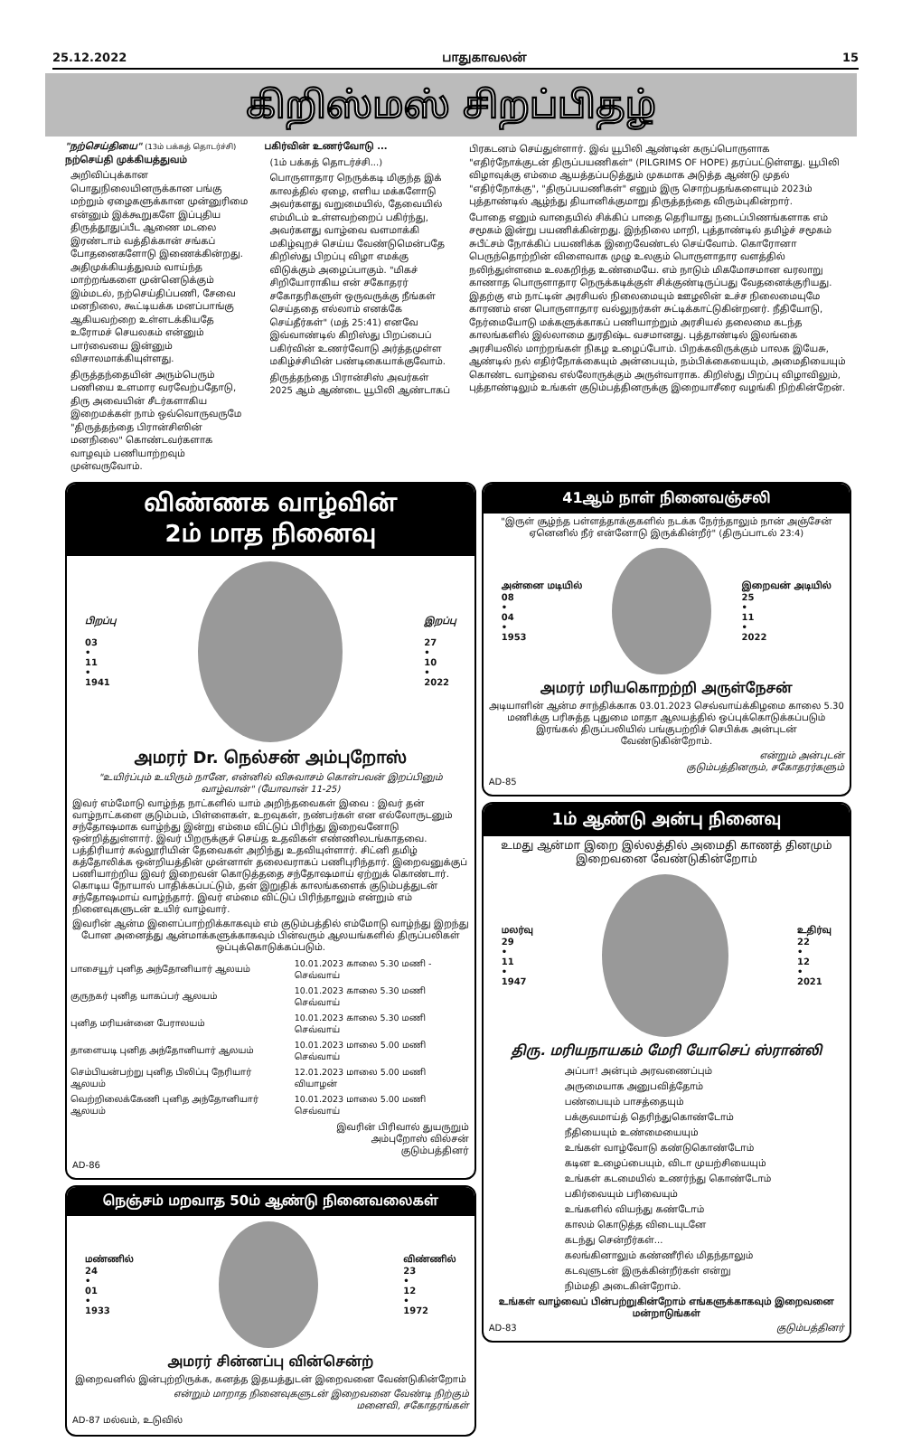25.12.2022 பாதுகாவலன் 15
கிறிஸ்மஸ் சிறப்பிதழ்
"நற்செய்தியை" (13ம் பக்கத் தொடர்ச்சி)
நற்செய்தி முக்கியத்துவம்
அறிவிப்புக்கான பொதுநிலையினருக்கான பங்கு மற்றும் ஏழைகளுக்கான முன்னுரிமை என்னும் இக்கூறுகளே இப்புதிய திருத்தூதுப்பீட ஆணை மடலை இரண்டாம் வத்திக்கான் சங்கப் போதனைகளோடு இணைக்கின்றது. அதிமுக்கியத்துவம் வாய்ந்த மாற்றங்களை முன்னெடுக்கும் இம்மடல், நற்செய்திப்பணி, சேவை மனநிலை, கூட்டியக்க மனப்பாங்கு ஆகியவற்றை உள்ளடக்கியதே உரோமச் செயலகம் என்னும் பார்வையை இன்னும் விசாலமாக்கியுள்ளது.
திருத்தந்தையின் அரும்பெரும் பணியை உளமார வரவேற்பதோடு, திரு அவையின் சீடர்களாகிய இறைமக்கள் நாம் ஒவ்வொருவருமே "திருத்தந்தை பிரான்சிஸின் மனநிலை" கொண்டவர்களாக வாழவும் பணியாற்றவும் முன்வருவோம்.
பகிர்வின் உணர்வோடு ...
(1ம் பக்கத் தொடர்ச்சி...)
பொருளாதார நெருக்கடி மிகுந்த இக் காலத்தில் ஏழை, எளிய மக்களோடு அவர்களது வறுமையில், தேவையில் எம்மிடம் உள்ளவற்றைப் பகிர்ந்து, அவர்களது வாழ்வை வளமாக்கி மகிழ்வுறச் செய்ய வேண்டுமென்பதே கிறிஸ்து பிறப்பு விழா எமக்கு விடுக்கும் அழைப்பாகும். "மிகச் சிறியோராகிய என் சகோதரர் சகோதரிகளுள் ஒருவருக்கு நீங்கள் செய்ததை எல்லாம் எனக்கே செய்தீர்கள்" (மத் 25:41) எனவே இவ்வாண்டில் கிறிஸ்து பிறப்பைப் பகிர்வின் உணர்வோடு அர்த்தமுள்ள மகிழ்ச்சியின் பண்டிகையாக்குவோம்.
திருத்தந்தை பிரான்சிஸ் அவர்கள் 2025 ஆம் ஆண்டை யூபிலி ஆண்டாகப்
பிரகடனம் செய்துள்ளார். இவ் யூபிலி ஆண்டின் கருப்பொருளாக "எதிர்நோக்குடன் திருப்பயணிகள்" (PILGRIMS OF HOPE) தரப்பட்டுள்ளது. யூபிலி விழாவுக்கு எம்மை ஆயத்தப்படுத்தும் முகமாக அடுத்த ஆண்டு முதல் "எதிர்நோக்கு", "திருப்பயணிகள்" எனும் இரு சொற்பதங்களையும் 2023ம் புத்தாண்டில் ஆழ்ந்து தியானிக்குமாறு திருத்தந்தை விரும்புகின்றார்.
போதை எனும் வாதையில் சிக்கிப் பாதை தெரியாது நடைப்பிணங்களாக எம் சமூகம் இன்று பயணிக்கின்றது. இந்நிலை மாறி, புத்தாண்டில் தமிழ்ச் சமூகம் சுபீட்சம் நோக்கிப் பயணிக்க இறைவேண்டல் செய்வோம். கொரோனா பெருந்தொற்றின் விளைவாக முழு உலகும் பொருளாதார வளத்தில் நலிந்துள்ளமை உலகறிந்த உண்மையே. எம் நாடும் மிகமோசமான வரலாறு காணாத பொருளாதார நெருக்கடிக்குள் சிக்குண்டிருப்பது வேதனைக்குரியது. இதற்கு எம் நாட்டின் அரசியல் நிலைமையும் ஊழலின் உச்ச நிலைமையுமே காரணம் என பொருளாதார வல்லுநர்கள் சுட்டிக்காட்டுகின்றனர். நீதியோடு, நேர்மையோடு மக்களுக்காகப் பணியாற்றும் அரசியல் தலைமை கடந்த காலங்களில் இல்லாமை துரதிஷ்ட வசமானது. புத்தாண்டில் இலங்கை அரசியலில் மாற்றங்கள் நிகழ உழைப்போம். பிறக்கவிருக்கும் பாலக இயேசு, ஆண்டில் நல் எதிர்நோக்கையும் அன்பையும், நம்பிக்கையையும், அமைதியையும் கொண்ட வாழ்வை எல்லோருக்கும் அருள்வாராக. கிறிஸ்து பிறப்பு விழாவிலும், புத்தாண்டிலும் உங்கள் குடும்பத்தினருக்கு இறையாசீரை வழங்கி நிற்கின்றேன்.
விண்ணக வாழ்வின்
2ம் மாத நினைவு
பிறப்பு
03
•
11
•
1941
இறப்பு
27
•
10
•
2022
அமரர் Dr. நெல்சன் அம்புறோஸ்
"உயிர்ப்பும் உயிரும் நானே, என்னில் விசுவாசம் கொள்பவன் இறப்பினும் வாழ்வான்" (யோவான் 11-25)
இவர் எம்மோடு வாழ்ந்த நாட்களில் யாம் அறிந்தவைகள் இவை : இவர் தன் வாழ்நாட்களை குடும்பம், பிள்ளைகள், உறவுகள், நண்பர்கள் என எல்லோருடனும் சந்தோஷமாக வாழ்ந்து இன்று எம்மை விட்டுப் பிரிந்து இறைவனோடு ஒன்றித்துள்ளார். இவர் பிறருக்குச் செய்த உதவிகள் எண்ணிலடங்காதவை. பத்திரியார் கல்லூரியின் தேவைகள் அறிந்து உதவியுள்ளார். சிட்னி தமிழ் கத்தோலிக்க ஒன்றியத்தின் முன்னாள் தலைவராகப் பணிபுரிந்தார். இறைவனுக்குப் பணியாற்றிய இவர் இறைவன் கொடுத்ததை சந்தோஷமாய் ஏற்றுக் கொண்டார். கொடிய நோயால் பாதிக்கப்பட்டும், தன் இறுதிக் காலங்களைக் குடும்பத்துடன் சந்தோஷமாய் வாழ்ந்தார். இவர் எம்மை விட்டுப் பிரிந்தாலும் என்றும் எம் நினைவுகளுடன் உயிர் வாழ்வார்.
இவரின் ஆன்ம இளைப்பாற்றிக்காகவும் எம் குடும்பத்தில் எம்மோடு வாழ்ந்து இறந்து போன அனைத்து ஆன்மாக்களுக்காகவும் பின்வரும் ஆலயங்களில் திருப்பலிகள் ஒப்புக்கொடுக்கப்படும்.
| பாசையூர் புனித அந்தோனியார் ஆலயம் | 10.01.2023 காலை 5.30 மணி - செவ்வாய் |
| குருநகர் புனித யாகப்பர் ஆலயம் | 10.01.2023 காலை 5.30 மணி செவ்வாய் |
| புனித மரியன்னை பேராலயம் | 10.01.2023 காலை 5.30 மணி செவ்வாய் |
| தாளையடி புனித அந்தோனியார் ஆலயம் | 10.01.2023 மாலை 5.00 மணி செவ்வாய் |
| செம்பியன்பற்று புனித பிலிப்பு நேரியார் ஆலயம் | 12.01.2023 மாலை 5.00 மணி வியாழன் |
| வெற்றிலைக்கேணி புனித அந்தோனியார் ஆலயம் | 10.01.2023 மாலை 5.00 மணி செவ்வாய் |
இவரின் பிரிவால் துயருறும்
அம்புறோஸ் வில்சன்
குடும்பத்தினர்
AD-86
நெஞ்சம் மறவாத 50ம் ஆண்டு நினைவலைகள்
மண்ணில்
24
•
01
•
1933
விண்ணில்
23
•
12
•
1972
அமரர் சின்னப்பு வின்சென்ற்
இறைவனில் இன்புற்றிருக்க, கனத்த இதயத்துடன் இறைவனை வேண்டுகின்றோம்
என்றும் மாறாத நினைவுகளுடன் இறைவனை வேண்டி நிற்கும்
மனைவி, சகோதரங்கள்
AD-87 மல்வம், உடுவில்
41ஆம் நாள் நினைவஞ்சலி
"இருள் சூழ்ந்த பள்ளத்தாக்குகளில் நடக்க நேர்ந்தாலும் நான் அஞ்சேன் ஏனெனில் நீர் என்னோடு இருக்கின்றீர்" (திருப்பாடல் 23:4)
அன்னை மடியில்
08
•
04
•
1953
இறைவன் அடியில்
25
•
11
•
2022
அமரர் மரியகொறற்றி அருள்நேசன்
அடியாளின் ஆன்ம சாந்திக்காக 03.01.2023 செவ்வாய்க்கிழமை காலை 5.30 மணிக்கு பரிசுத்த புதுமை மாதா ஆலயத்தில் ஒப்புக்கொடுக்கப்படும் இரங்கல் திருப்பலியில் பங்குபற்றிச் செபிக்க அன்புடன் வேண்டுகின்றோம்.
என்றும் அன்புடன்
குடும்பத்தினரும், சகோதரர்களும்
AD-85
1ம் ஆண்டு அன்பு நினைவு
உமது ஆன்மா இறை இல்லத்தில் அமைதி காணத் தினமும் இறைவனை வேண்டுகின்றோம்
மலர்வு
29
•
11
•
1947
உதிர்வு
22
•
12
•
2021
திரு. மரியநாயகம் மேரி யோசெப் ஸ்ரான்லி
அப்பா! அன்பும் அரவணைப்பும்
அருமையாக அனுபவித்தோம்
பண்பையும் பாசத்தையும்
பக்குவமாய்த் தெரிந்துகொண்டோம்
நீதியையும் உண்மையையும்
உங்கள் வாழ்வோடு கண்டுகொண்டோம்
கடின உழைப்பையும், விடா முயற்சியையும்
உங்கள் கடமையில் உணர்ந்து கொண்டோம்
பகிர்வையும் பரிவையும்
உங்களில் வியந்து கண்டோம்
காலம் கொடுத்த விடையுடனே
கடந்து சென்றீர்கள்...
கலங்கினாலும் கண்ணீரில் மிதந்தாலும்
கடவுளுடன் இருக்கின்றீர்கள் என்று
நிம்மதி அடைகின்றோம்.
உங்கள் வாழ்வைப் பின்பற்றுகின்றோம் எங்களுக்காகவும் இறைவனை மன்றாடுங்கள்
AD-83 குடும்பத்தினர்